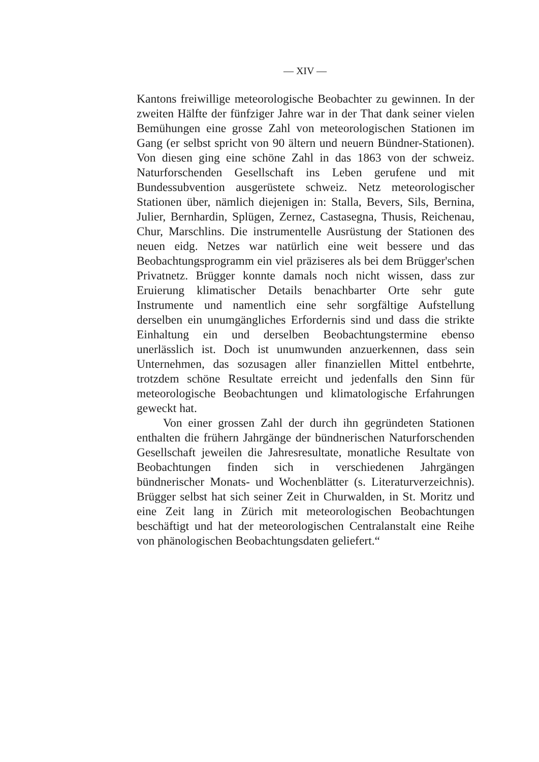— XIV —
Kantons freiwillige meteorologische Beobachter zu gewinnen. In der zweiten Hälfte der fünfziger Jahre war in der That dank seiner vielen Bemühungen eine grosse Zahl von meteorologischen Stationen im Gang (er selbst spricht von 90 ältern und neuern Bündner-Stationen). Von diesen ging eine schöne Zahl in das 1863 von der schweiz. Naturforschenden Gesellschaft ins Leben gerufene und mit Bundessubvention ausgerüstete schweiz. Netz meteorologischer Stationen über, nämlich diejenigen in: Stalla, Bevers, Sils, Bernina, Julier, Bernhardin, Splügen, Zernez, Castasegna, Thusis, Reichenau, Chur, Marschlins. Die instrumentelle Ausrüstung der Stationen des neuen eidg. Netzes war natürlich eine weit bessere und das Beobachtungsprogramm ein viel präziseres als bei dem Brügger'schen Privatnetz. Brügger konnte damals noch nicht wissen, dass zur Eruierung klimatischer Details benachbarter Orte sehr gute Instrumente und namentlich eine sehr sorgfältige Aufstellung derselben ein unumgängliches Erfordernis sind und dass die strikte Einhaltung ein und derselben Beobachtungstermine ebenso unerlässlich ist. Doch ist unumwunden anzuerkennen, dass sein Unternehmen, das sozusagen aller finanziellen Mittel entbehrte, trotzdem schöne Resultate erreicht und jedenfalls den Sinn für meteorologische Beobachtungen und klimatologische Erfahrungen geweckt hat.
Von einer grossen Zahl der durch ihn gegründeten Stationen enthalten die frühern Jahrgänge der bündnerischen Naturforschenden Gesellschaft jeweilen die Jahresresultate, monatliche Resultate von Beobachtungen finden sich in verschiedenen Jahrgängen bündnerischer Monats- und Wochenblätter (s. Literaturverzeichnis). Brügger selbst hat sich seiner Zeit in Churwalden, in St. Moritz und eine Zeit lang in Zürich mit meteorologischen Beobachtungen beschäftigt und hat der meteorologischen Centralanstalt eine Reihe von phänologischen Beobachtungsdaten geliefert.“